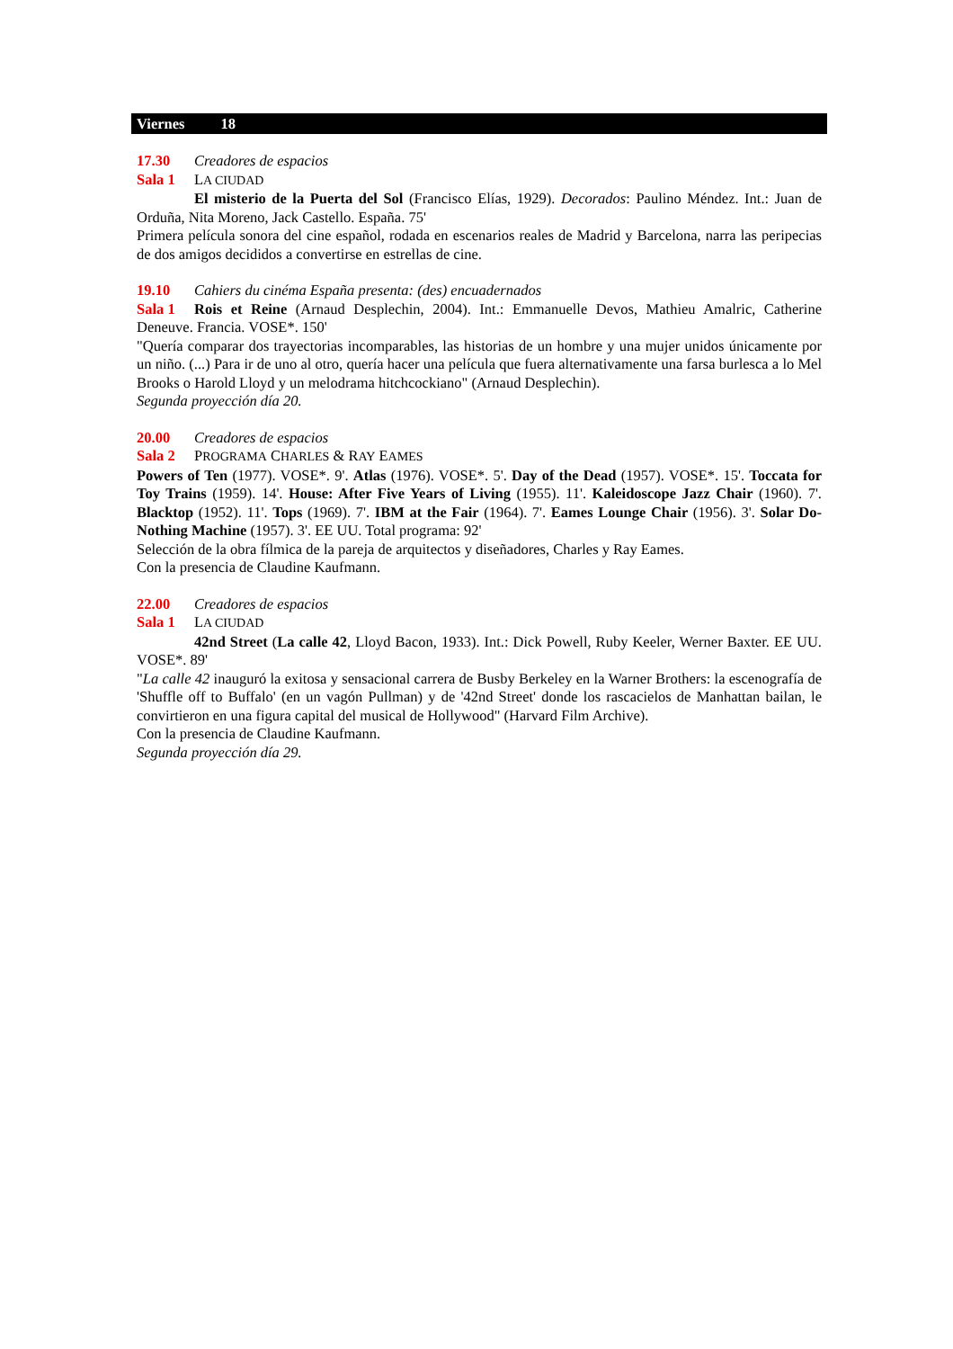Viernes 18
17.30 Creadores de espacios
Sala 1 LA CIUDAD
El misterio de la Puerta del Sol (Francisco Elías, 1929). Decorados: Paulino Méndez. Int.: Juan de Orduña, Nita Moreno, Jack Castello. España. 75'
Primera película sonora del cine español, rodada en escenarios reales de Madrid y Barcelona, narra las peripecias de dos amigos decididos a convertirse en estrellas de cine.
19.10 Cahiers du cinéma España presenta: (des) encuadernados
Sala 1 Rois et Reine (Arnaud Desplechin, 2004). Int.: Emmanuelle Devos, Mathieu Amalric, Catherine Deneuve. Francia. VOSE*. 150'
"Quería comparar dos trayectorias incomparables, las historias de un hombre y una mujer unidos únicamente por un niño. (...) Para ir de uno al otro, quería hacer una película que fuera alternativamente una farsa burlesca a lo Mel Brooks o Harold Lloyd y un melodrama hitchcockiano" (Arnaud Desplechin).
Segunda proyección día 20.
20.00 Creadores de espacios
Sala 2 PROGRAMA CHARLES & RAY EAMES
Powers of Ten (1977). VOSE*. 9'. Atlas (1976). VOSE*. 5'. Day of the Dead (1957). VOSE*. 15'. Toccata for Toy Trains (1959). 14'. House: After Five Years of Living (1955). 11'. Kaleidoscope Jazz Chair (1960). 7'. Blacktop (1952). 11'. Tops (1969). 7'. IBM at the Fair (1964). 7'. Eames Lounge Chair (1956). 3'. Solar Do-Nothing Machine (1957). 3'. EE UU. Total programa: 92'
Selección de la obra fílmica de la pareja de arquitectos y diseñadores, Charles y Ray Eames.
Con la presencia de Claudine Kaufmann.
22.00 Creadores de espacios
Sala 1 LA CIUDAD
42nd Street (La calle 42, Lloyd Bacon, 1933). Int.: Dick Powell, Ruby Keeler, Werner Baxter. EE UU. VOSE*. 89'
"La calle 42 inauguró la exitosa y sensacional carrera de Busby Berkeley en la Warner Brothers: la escenografía de 'Shuffle off to Buffalo' (en un vagón Pullman) y de '42nd Street' donde los rascacielos de Manhattan bailan, le convirtieron en una figura capital del musical de Hollywood" (Harvard Film Archive).
Con la presencia de Claudine Kaufmann.
Segunda proyección día 29.